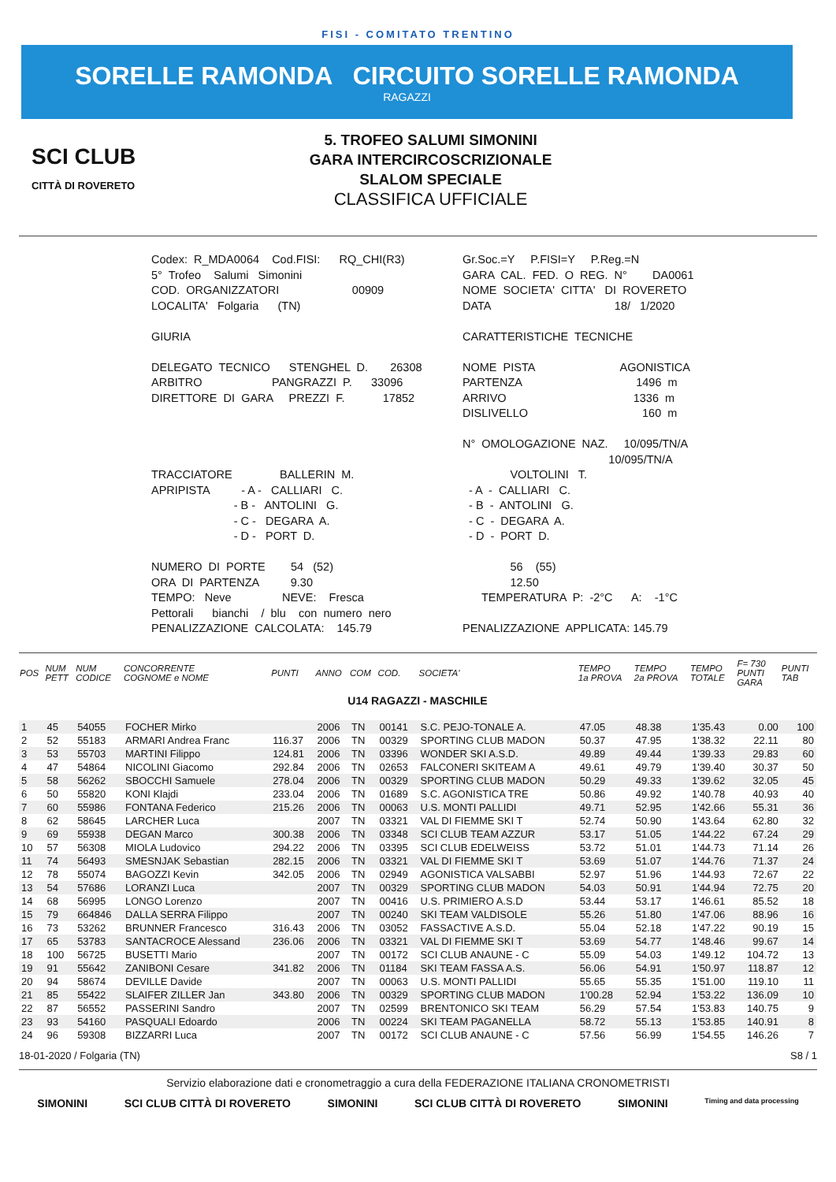FISI - COMITATO TRENTINO
SORELLE RAMONDA CIRCUITO SORELLE RAMONDA
RAGAZZI
SCI CLUB
CITTÀ DI ROVERETO
5. TROFEO SALUMI SIMONINI
GARA INTERCIRCOSCRIZIONALE
SLALOM SPECIALE
CLASSIFICA UFFICIALE
Codex: R_MDA0064 Cod.FISI: RQ_CHI(R3) 5° Trofeo Salumi Simonini COD. ORGANIZZATORI 00909 LOCALITA' Folgaria (TN) GIURIA DELEGATO TECNICO STENGHEL D. 26308 ARBITRO PANGRAZZI P. 33096 DIRETTORE DI GARA PREZZI F. 17852 TRACCIATORE BALLERIN M. APRIPISTA - A - CALLIARI C. - B - ANTOLINI G. - C - DEGARA A. - D - PORT D. NUMERO DI PORTE 54 (52) ORA DI PARTENZA 9.30 TEMPO: Neve NEVE: Fresca Pettorali bianchi / blu con numero nero PENALIZZAZIONE CALCOLATA: 145.79
Gr.Soc.=Y P.FISI=Y P.Reg.=N GARA CAL. FED. O REG. N° DA0061 NOME SOCIETA' CITTA' DI ROVERETO DATA 18/ 1/2020 CARATTERISTICHE TECNICHE NOME PISTA AGONISTICA PARTENZA 1496 m ARRIVO 1336 m DISLIVELLO 160 m N° OMOLOGAZIONE NAZ. 10/095/TN/A 10/095/TN/A VOLTOLINI T. - A - CALLIARI C. - B - ANTOLINI G. - C - DEGARA A. - D - PORT D. 56 (55) 12.50 TEMPERATURA P: -2°C A: -1°C PENALIZZAZIONE APPLICATA: 145.79
| POS | NUM PETT | NUM CODICE | CONCORRENTE COGNOME e NOME | PUNTI | ANNO | COM | COD. | SOCIETA' | TEMPO 1a PROVA | TEMPO 2a PROVA | TEMPO TOTALE | F= 730 PUNTI GARA | PUNTI TAB |
| --- | --- | --- | --- | --- | --- | --- | --- | --- | --- | --- | --- | --- | --- |
| U14 RAGAZZI - MASCHILE | | | | | | | | | | | | | |
| 1 | 45 | 54055 | FOCHER Mirko | | 2006 | TN | 00141 | S.C. PEJO-TONALE A. | 47.05 | 48.38 | 1'35.43 | 0.00 | 100 |
| 2 | 52 | 55183 | ARMARI Andrea Franc | 116.37 | 2006 | TN | 00329 | SPORTING CLUB MADON | 50.37 | 47.95 | 1'38.32 | 22.11 | 80 |
| 3 | 53 | 55703 | MARTINI Filippo | 124.81 | 2006 | TN | 03396 | WONDER SKI A.S.D. | 49.89 | 49.44 | 1'39.33 | 29.83 | 60 |
| 4 | 47 | 54864 | NICOLINI Giacomo | 292.84 | 2006 | TN | 02653 | FALCONERI SKITEAM A | 49.61 | 49.79 | 1'39.40 | 30.37 | 50 |
| 5 | 58 | 56262 | SBOCCHI Samuele | 278.04 | 2006 | TN | 00329 | SPORTING CLUB MADON | 50.29 | 49.33 | 1'39.62 | 32.05 | 45 |
| 6 | 50 | 55820 | KONI Klajdi | 233.04 | 2006 | TN | 01689 | S.C. AGONISTICA TRE | 50.86 | 49.92 | 1'40.78 | 40.93 | 40 |
| 7 | 60 | 55986 | FONTANA Federico | 215.26 | 2006 | TN | 00063 | U.S. MONTI PALLIDI | 49.71 | 52.95 | 1'42.66 | 55.31 | 36 |
| 8 | 62 | 58645 | LARCHER Luca | | 2007 | TN | 03321 | VAL DI FIEMME SKI T | 52.74 | 50.90 | 1'43.64 | 62.80 | 32 |
| 9 | 69 | 55938 | DEGAN Marco | 300.38 | 2006 | TN | 03348 | SCI CLUB TEAM AZZUR | 53.17 | 51.05 | 1'44.22 | 67.24 | 29 |
| 10 | 57 | 56308 | MIOLA Ludovico | 294.22 | 2006 | TN | 03395 | SCI CLUB EDELWEISS | 53.72 | 51.01 | 1'44.73 | 71.14 | 26 |
| 11 | 74 | 56493 | SMESNJAK Sebastian | 282.15 | 2006 | TN | 03321 | VAL DI FIEMME SKI T | 53.69 | 51.07 | 1'44.76 | 71.37 | 24 |
| 12 | 78 | 55074 | BAGOZZI Kevin | 342.05 | 2006 | TN | 02949 | AGONISTICA VALSABBI | 52.97 | 51.96 | 1'44.93 | 72.67 | 22 |
| 13 | 54 | 57686 | LORANZI Luca | | 2007 | TN | 00329 | SPORTING CLUB MADON | 54.03 | 50.91 | 1'44.94 | 72.75 | 20 |
| 14 | 68 | 56995 | LONGO Lorenzo | | 2007 | TN | 00416 | U.S. PRIMIERO A.S.D | 53.44 | 53.17 | 1'46.61 | 85.52 | 18 |
| 15 | 79 | 664846 | DALLA SERRA Filippo | | 2007 | TN | 00240 | SKI TEAM VALDISOLE | 55.26 | 51.80 | 1'47.06 | 88.96 | 16 |
| 16 | 73 | 53262 | BRUNNER Francesco | 316.43 | 2006 | TN | 03052 | FASSACTIVE A.S.D. | 55.04 | 52.18 | 1'47.22 | 90.19 | 15 |
| 17 | 65 | 53783 | SANTACROCE Alessand | 236.06 | 2006 | TN | 03321 | VAL DI FIEMME SKI T | 53.69 | 54.77 | 1'48.46 | 99.67 | 14 |
| 18 | 100 | 56725 | BUSETTI Mario | | 2007 | TN | 00172 | SCI CLUB ANAUNE - C | 55.09 | 54.03 | 1'49.12 | 104.72 | 13 |
| 19 | 91 | 55642 | ZANIBONI Cesare | 341.82 | 2006 | TN | 01184 | SKI TEAM FASSA A.S. | 56.06 | 54.91 | 1'50.97 | 118.87 | 12 |
| 20 | 94 | 58674 | DEVILLE Davide | | 2007 | TN | 00063 | U.S. MONTI PALLIDI | 55.65 | 55.35 | 1'51.00 | 119.10 | 11 |
| 21 | 85 | 55422 | SLAIFER ZILLER Jan | 343.80 | 2006 | TN | 00329 | SPORTING CLUB MADON | 1'00.28 | 52.94 | 1'53.22 | 136.09 | 10 |
| 22 | 87 | 56552 | PASSERINI Sandro | | 2007 | TN | 02599 | BRENTONICO SKI TEAM | 56.29 | 57.54 | 1'53.83 | 140.75 | 9 |
| 23 | 93 | 54160 | PASQUALI Edoardo | | 2006 | TN | 00224 | SKI TEAM PAGANELLA | 58.72 | 55.13 | 1'53.85 | 140.91 | 8 |
| 24 | 96 | 59308 | BIZZARRI Luca | | 2007 | TN | 00172 | SCI CLUB ANAUNE - C | 57.56 | 56.99 | 1'54.55 | 146.26 | 7 |
18-01-2020 / Folgaria (TN) S8 / 1
Servizio elaborazione dati e cronometraggio a cura della FEDERAZIONE ITALIANA CRONOMETRISTI
SIMONINI SCI CLUB CITTÀ DI ROVERETO SIMONINI SCI CLUB CITTÀ DI ROVERETO SIMONINI Timing and data processing